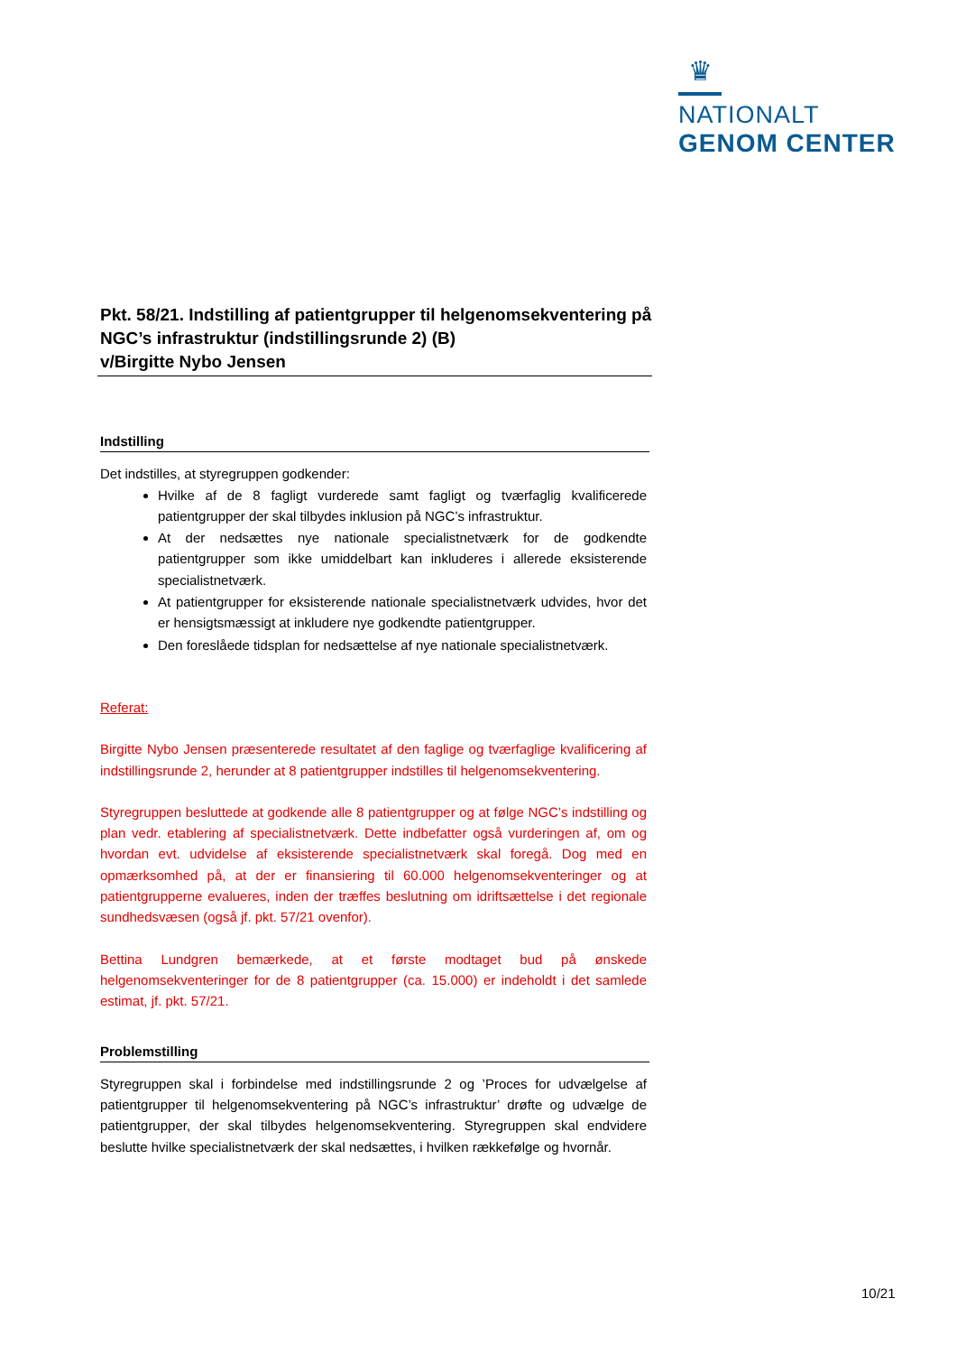♛
NATIONALT
GENOM CENTER
Pkt. 58/21. Indstilling af patientgrupper til helgenomsekventering på NGC’s infrastruktur (indstillingsrunde 2) (B)
v/Birgitte Nybo Jensen
Indstilling
Det indstilles, at styregruppen godkender:
Hvilke af de 8 fagligt vurderede samt fagligt og tværfaglig kvalificerede patientgrupper der skal tilbydes inklusion på NGC’s infrastruktur.
At der nedsættes nye nationale specialistnetværk for de godkendte patientgrupper som ikke umiddelbart kan inkluderes i allerede eksisterende specialistnetværk.
At patientgrupper for eksisterende nationale specialistnetværk udvides, hvor det er hensigtsmæssigt at inkludere nye godkendte patientgrupper.
Den foreslåede tidsplan for nedsættelse af nye nationale specialistnetværk.
Referat:
Birgitte Nybo Jensen præsenterede resultatet af den faglige og tværfaglige kvalificering af indstillingsrunde 2, herunder at 8 patientgrupper indstilles til helgenomsekventering.
Styregruppen besluttede at godkende alle 8 patientgrupper og at følge NGC’s indstilling og plan vedr. etablering af specialistnetværk. Dette indbefatter også vurderingen af, om og hvordan evt. udvidelse af eksisterende specialistnetværk skal foregå. Dog med en opmærksomhed på, at der er finansiering til 60.000 helgenomsekventeringer og at patientgrupperne evalueres, inden der træffes beslutning om idriftsættelse i det regionale sundhedsvæsen (også jf. pkt. 57/21 ovenfor).
Bettina Lundgren bemærkede, at et første modtaget bud på ønskede helgenomsekventeringer for de 8 patientgrupper (ca. 15.000) er indeholdt i det samlede estimat, jf. pkt. 57/21.
Problemstilling
Styregruppen skal i forbindelse med indstillingsrunde 2 og ’Proces for udvælgelse af patientgrupper til helgenomsekventering på NGC’s infrastruktur’ drøfte og udvælge de patientgrupper, der skal tilbydes helgenomsekventering. Styregruppen skal endvidere beslutte hvilke specialistnetværk der skal nedsættes, i hvilken rækkefølge og hvornår.
10/21